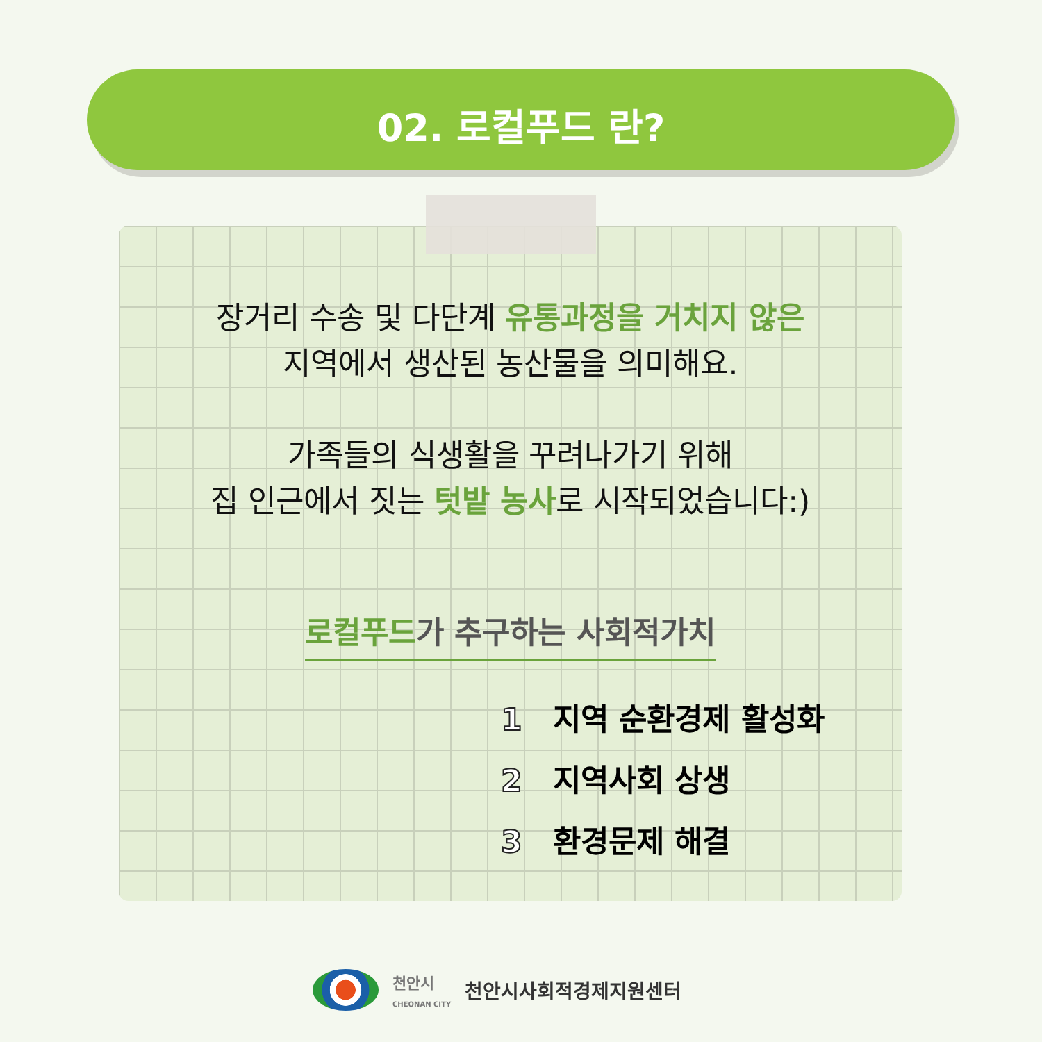02. 로컬푸드 란?
장거리 수송 및 다단계 유통과정을 거치지 않은
지역에서 생산된 농산물을 의미해요.
가족들의 식생활을 꾸려나가기 위해
집 인근에서 짓는 텃밭 농사로 시작되었습니다:)
로컬푸드가 추구하는 사회적가치
1 지역 순환경제 활성화
2 지역사회 상생
3 환경문제 해결
천안시
CHEONAN CITY
천안시사회적경제지원센터